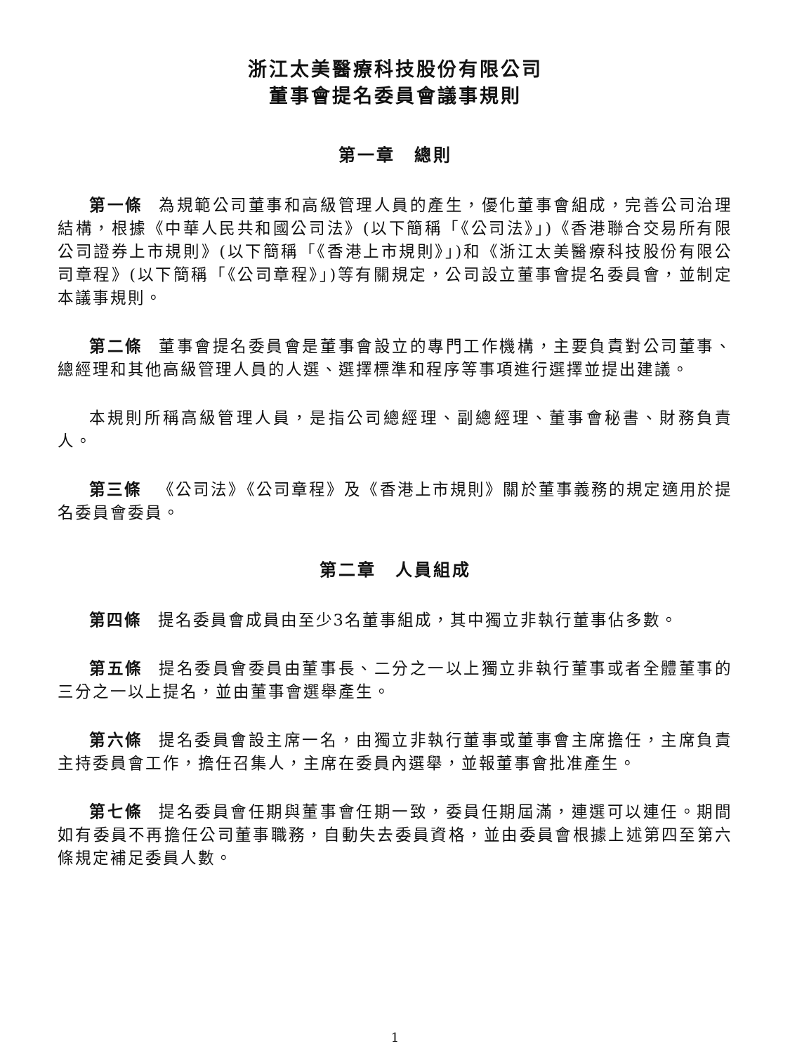浙江太美醫療科技股份有限公司
董事會提名委員會議事規則
第一章　總則
第一條 為規範公司董事和高級管理人員的產生，優化董事會組成，完善公司治理結構，根據《中華人民共和國公司法》(以下簡稱「《公司法》」)《香港聯合交易所有限公司證券上市規則》(以下簡稱「《香港上市規則》」)和《浙江太美醫療科技股份有限公司章程》(以下簡稱「《公司章程》」)等有關規定，公司設立董事會提名委員會，並制定本議事規則。
第二條 董事會提名委員會是董事會設立的專門工作機構，主要負責對公司董事、總經理和其他高級管理人員的人選、選擇標準和程序等事項進行選擇並提出建議。
本規則所稱高級管理人員，是指公司總經理、副總經理、董事會秘書、財務負責人。
第三條 《公司法》《公司章程》及《香港上市規則》關於董事義務的規定適用於提名委員會委員。
第二章　人員組成
第四條 提名委員會成員由至少3名董事組成，其中獨立非執行董事佔多數。
第五條 提名委員會委員由董事長、二分之一以上獨立非執行董事或者全體董事的三分之一以上提名，並由董事會選舉產生。
第六條 提名委員會設主席一名，由獨立非執行董事或董事會主席擔任，主席負責主持委員會工作，擔任召集人，主席在委員內選舉，並報董事會批准產生。
第七條 提名委員會任期與董事會任期一致，委員任期屆滿，連選可以連任。期間如有委員不再擔任公司董事職務，自動失去委員資格，並由委員會根據上述第四至第六條規定補足委員人數。
1